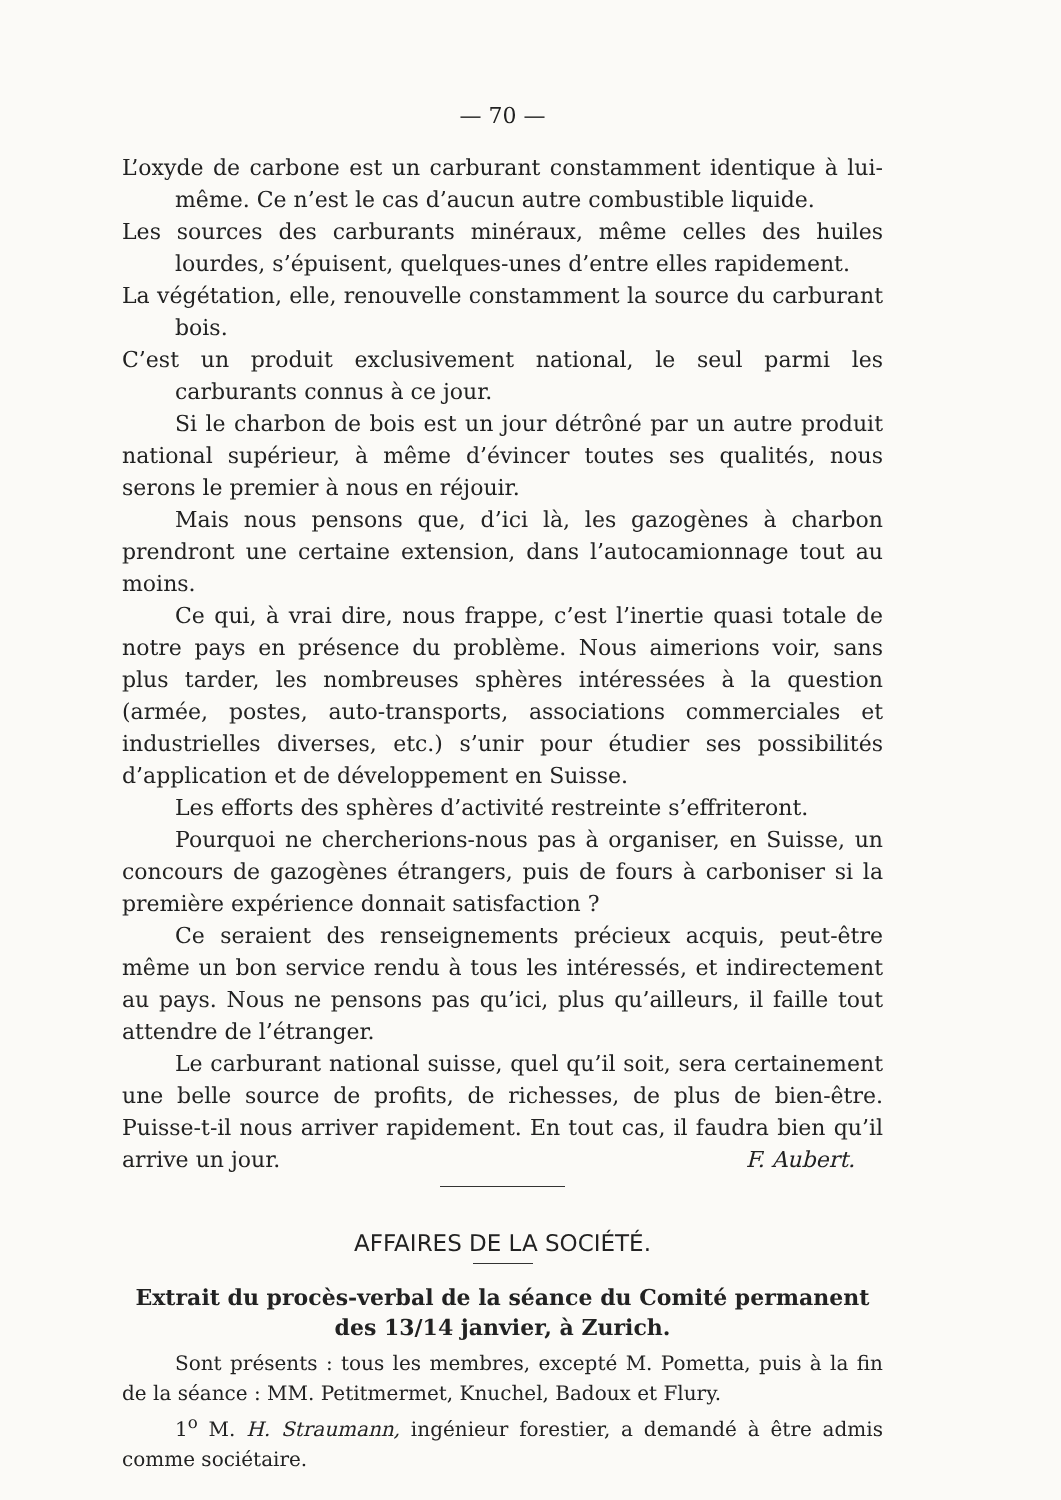— 70 —
L’oxyde de carbone est un carburant constamment identique à lui-même. Ce n’est le cas d’aucun autre combustible liquide.
Les sources des carburants minéraux, même celles des huiles lourdes, s’épuisent, quelques-unes d’entre elles rapidement.
La végétation, elle, renouvelle constamment la source du carburant bois.
C’est un produit exclusivement national, le seul parmi les carburants connus à ce jour.
Si le charbon de bois est un jour détrôné par un autre produit national supérieur, à même d’évincer toutes ses qualités, nous serons le premier à nous en réjouir.
Mais nous pensons que, d’ici là, les gazogènes à charbon prendront une certaine extension, dans l’autocamionnage tout au moins.
Ce qui, à vrai dire, nous frappe, c’est l’inertie quasi totale de notre pays en présence du problème. Nous aimerions voir, sans plus tarder, les nombreuses sphères intéressées à la question (armée, postes, auto-transports, associations commerciales et industrielles diverses, etc.) s’unir pour étudier ses possibilités d’application et de développement en Suisse.
Les efforts des sphères d’activité restreinte s’effriteront.
Pourquoi ne chercherions-nous pas à organiser, en Suisse, un concours de gazogènes étrangers, puis de fours à carboniser si la première expérience donnait satisfaction ?
Ce seraient des renseignements précieux acquis, peut-être même un bon service rendu à tous les intéressés, et indirectement au pays. Nous ne pensons pas qu’ici, plus qu’ailleurs, il faille tout attendre de l’étranger.
Le carburant national suisse, quel qu’il soit, sera certainement une belle source de profits, de richesses, de plus de bien-être. Puisse-t-il nous arriver rapidement. En tout cas, il faudra bien qu’il arrive un jour. F. Aubert.
AFFAIRES DE LA SOCIÉTÉ.
Extrait du procès-verbal de la séance du Comité permanent des 13/14 janvier, à Zurich.
Sont présents : tous les membres, excepté M. Pometta, puis à la fin de la séance : MM. Petitmermet, Knuchel, Badoux et Flury.
1<sup>o</sup> M. H. Straumann, ingénieur forestier, a demandé à être admis comme sociétaire.